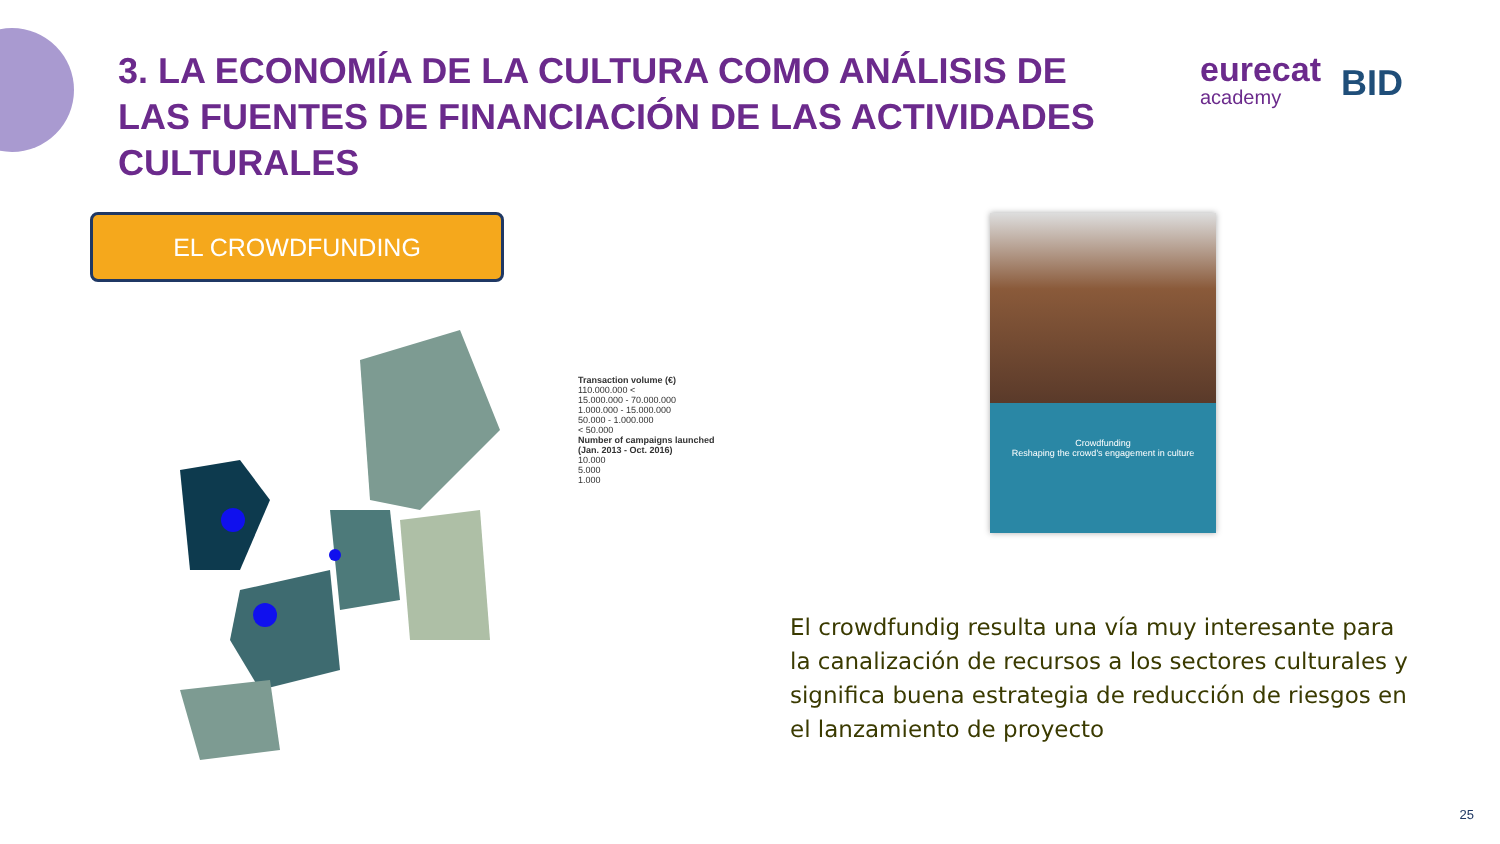3. LA ECONOMÍA DE LA CULTURA COMO ANÁLISIS DE LAS FUENTES DE FINANCIACIÓN DE LAS ACTIVIDADES CULTURALES
eurecat
academy
BID
EL CROWDFUNDING
Transaction volume (€)
110.000.000 <
15.000.000 - 70.000.000
1.000.000 - 15.000.000
50.000 - 1.000.000
< 50.000
Number of campaigns launched
(Jan. 2013 - Oct. 2016)
10.000
5.000
1.000
Crowdfunding
Reshaping the crowd's engagement in culture
El crowdfundig resulta una vía muy interesante para la canalización de recursos a los sectores culturales y significa buena estrategia de reducción de riesgos en el lanzamiento de proyecto
25